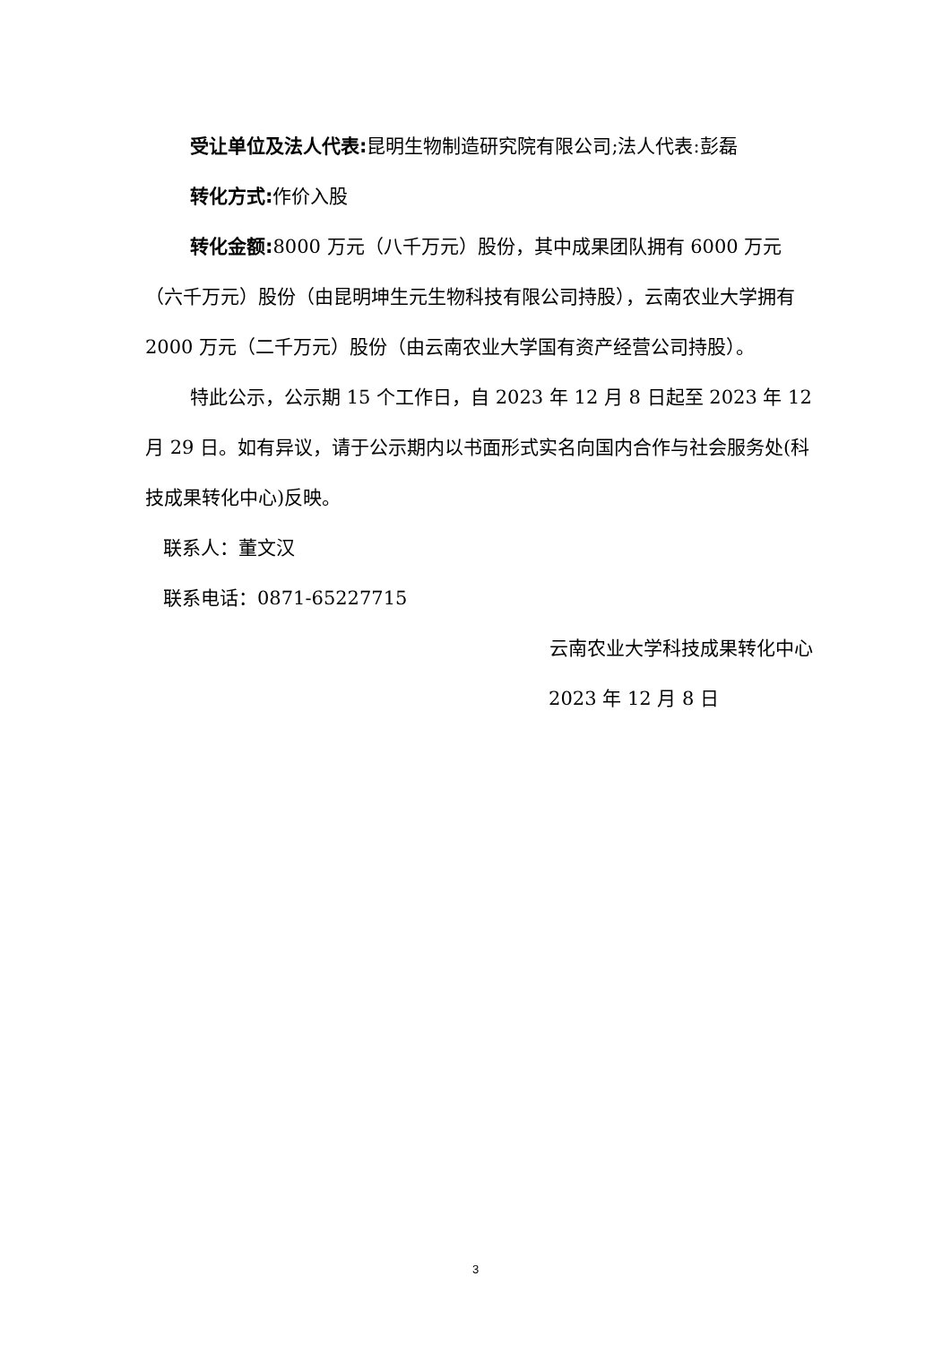受让单位及法人代表: 昆明生物制造研究院有限公司;法人代表:彭磊
转化方式: 作价入股
转化金额: 8000 万元（八千万元）股份，其中成果团队拥有 6000 万元（六千万元）股份（由昆明坤生元生物科技有限公司持股），云南农业大学拥有 2000 万元（二千万元）股份（由云南农业大学国有资产经营公司持股）。
特此公示，公示期 15 个工作日，自 2023 年 12 月 8 日起至 2023 年 12 月 29 日。如有异议，请于公示期内以书面形式实名向国内合作与社会服务处(科技成果转化中心)反映。
联系人：董文汉
联系电话：0871-65227715
云南农业大学科技成果转化中心
2023 年 12 月 8 日
3